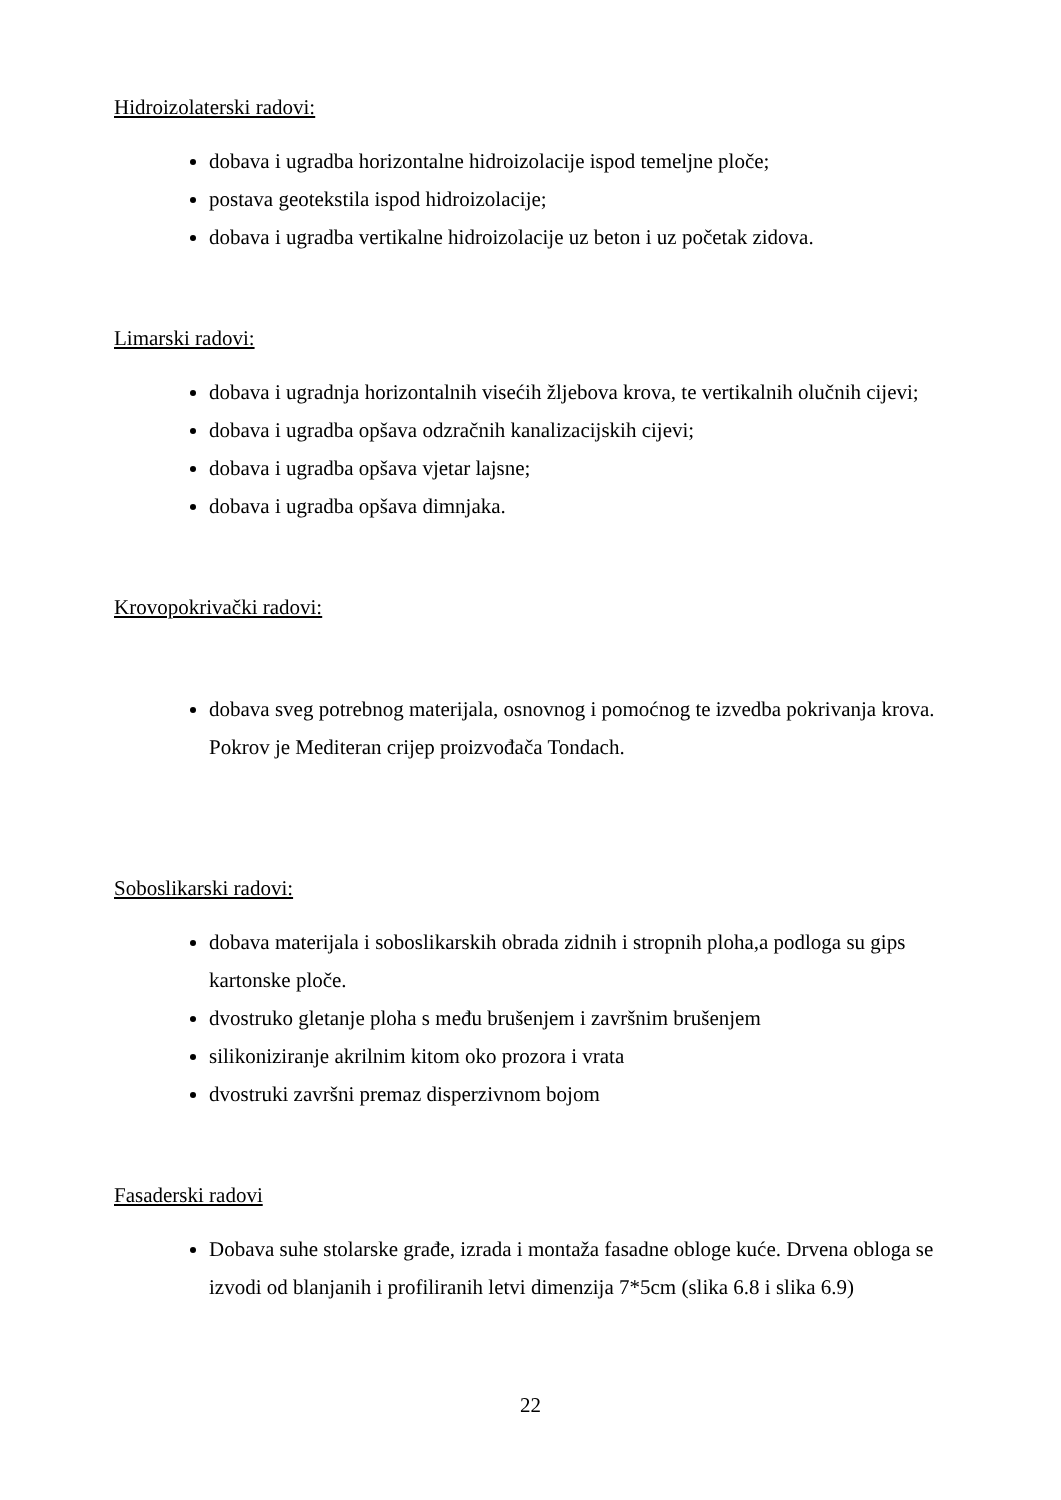Hidroizolaterski radovi:
dobava i ugradba horizontalne hidroizolacije ispod temeljne ploče;
postava geotekstila ispod hidroizolacije;
dobava i ugradba vertikalne hidroizolacije uz beton i uz početak zidova.
Limarski radovi:
dobava i ugradnja horizontalnih visećih žljebova krova, te vertikalnih olučnih cijevi;
dobava i ugradba opšava odzračnih kanalizacijskih cijevi;
dobava i ugradba opšava vjetar lajsne;
dobava i ugradba opšava dimnjaka.
Krovopokrivački radovi:
dobava sveg potrebnog materijala, osnovnog i pomoćnog te izvedba pokrivanja krova. Pokrov je Mediteran crijep proizvođača Tondach.
Soboslikarski radovi:
dobava materijala i soboslikarskih obrada zidnih i stropnih ploha,a podloga su gips kartonske ploče.
dvostruko gletanje ploha s među brušenjem i završnim brušenjem
silikoniziranje akrilnim kitom oko prozora i vrata
dvostruki završni premaz disperzivnom bojom
Fasaderski radovi
Dobava suhe stolarske građe, izrada i montaža fasadne obloge kuće. Drvena obloga se izvodi od blanjanih i profiliranih letvi dimenzija 7*5cm (slika 6.8 i slika 6.9)
22